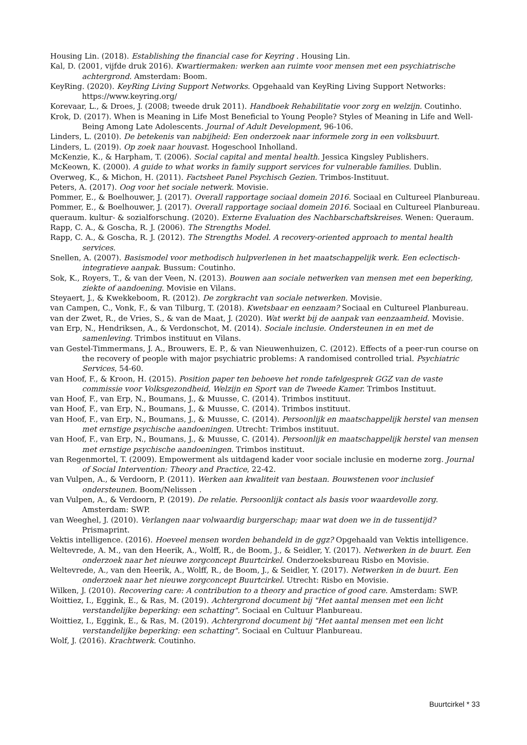Housing Lin. (2018). Establishing the financial case for Keyring . Housing Lin.
Kal, D. (2001, vijfde druk 2016). Kwartiermaken: werken aan ruimte voor mensen met een psychiatrische achtergrond. Amsterdam: Boom.
KeyRing. (2020). KeyRing Living Support Networks. Opgehaald van KeyRing Living Support Networks: https://www.keyring.org/
Korevaar, L., & Droes, J. (2008; tweede druk 2011). Handboek Rehabilitatie voor zorg en welzijn. Coutinho.
Krok, D. (2017). When is Meaning in Life Most Beneficial to Young People? Styles of Meaning in Life and Well-Being Among Late Adolescents. Journal of Adult Development, 96-106.
Linders, L. (2010). De betekenis van nabijheid: Een onderzoek naar informele zorg in een volksbuurt.
Linders, L. (2019). Op zoek naar houvast. Hogeschool Inholland.
McKenzie, K., & Harpham, T. (2006). Social capital and mental health. Jessica Kingsley Publishers.
McKeown, K. (2000). A guide to what works in family support services for vulnerable families. Dublin.
Overweg, K., & Michon, H. (2011). Factsheet Panel Psychisch Gezien. Trimbos-Instituut.
Peters, A. (2017). Oog voor het sociale netwerk. Movisie.
Pommer, E., & Boelhouwer, J. (2017). Overall rapportage sociaal domein 2016. Sociaal en Cultureel Planbureau.
Pommer, E., & Boelhouwer, J. (2017). Overall rapportage sociaal domein 2016. Sociaal en Cultureel Planbureau.
queraum. kultur- & sozialforschung. (2020). Externe Evaluation des Nachbarschaftskreises. Wenen: Queraum.
Rapp, C. A., & Goscha, R. J. (2006). The Strengths Model.
Rapp, C. A., & Goscha, R. J. (2012). The Strengths Model. A recovery-oriented approach to mental health services.
Snellen, A. (2007). Basismodel voor methodisch hulpverlenen in het maatschappelijk werk. Een eclectisch-integratieve aanpak. Bussum: Coutinho.
Sok, K., Royers, T., & van der Veen, N. (2013). Bouwen aan sociale netwerken van mensen met een beperking, ziekte of aandoening. Movisie en Vilans.
Steyaert, J., & Kwekkeboom, R. (2012). De zorgkracht van sociale netwerken. Movisie.
van Campen, C., Vonk, F., & van Tilburg, T. (2018). Kwetsbaar en eenzaam? Sociaal en Cultureel Planbureau.
van der Zwet, R., de Vries, S., & van de Maat, J. (2020). Wat werkt bij de aanpak van eenzaamheid. Movisie.
van Erp, N., Hendriksen, A., & Verdonschot, M. (2014). Sociale inclusie. Ondersteunen in en met de samenleving. Trimbos instituut en Vilans.
van Gestel-Timmermans, J. A., Brouwers, E. P., & van Nieuwenhuizen, C. (2012). Effects of a peer-run course on the recovery of people with major psychiatric problems: A randomised controlled trial. Psychiatric Services, 54-60.
van Hoof, F., & Kroon, H. (2015). Position paper ten behoeve het ronde tafelgesprek GGZ van de vaste commissie voor Volksgezondheid, Welzijn en Sport van de Tweede Kamer. Trimbos Instituut.
van Hoof, F., van Erp, N., Boumans, J., & Muusse, C. (2014). Trimbos instituut.
van Hoof, F., van Erp, N., Boumans, J., & Muusse, C. (2014). Trimbos instituut.
van Hoof, F., van Erp, N., Boumans, J., & Muusse, C. (2014). Persoonlijk en maatschappelijk herstel van mensen met ernstige psychische aandoeningen. Utrecht: Trimbos instituut.
van Hoof, F., van Erp, N., Boumans, J., & Muusse, C. (2014). Persoonlijk en maatschappelijk herstel van mensen met ernstige psychische aandoeningen. Trimbos instituut.
van Regenmortel, T. (2009). Empowerment als uitdagend kader voor sociale inclusie en moderne zorg. Journal of Social Intervention: Theory and Practice, 22-42.
van Vulpen, A., & Verdoorn, P. (2011). Werken aan kwaliteit van bestaan. Bouwstenen voor inclusief ondersteunen. Boom/Nelissen .
van Vulpen, A., & Verdoorn, P. (2019). De relatie. Persoonlijk contact als basis voor waardevolle zorg. Amsterdam: SWP.
van Weeghel, J. (2010). Verlangen naar volwaardig burgerschap; maar wat doen we in de tussentijd? Prismaprint.
Vektis intelligence. (2016). Hoeveel mensen worden behandeld in de ggz? Opgehaald van Vektis intelligence.
Weltevrede, A. M., van den Heerik, A., Wolff, R., de Boom, J., & Seidler, Y. (2017). Netwerken in de buurt. Een onderzoek naar het nieuwe zorgconcept Buurtcirkel. Onderzoeksbureau Risbo en Movisie.
Weltevrede, A., van den Heerik, A., Wolff, R., de Boom, J., & Seidler, Y. (2017). Netwerken in de buurt. Een onderzoek naar het nieuwe zorgconcept Buurtcirkel. Utrecht: Risbo en Movisie.
Wilken, J. (2010). Recovering care: A contribution to a theory and practice of good care. Amsterdam: SWP.
Woittiez, I., Eggink, E., & Ras, M. (2019). Achtergrond document bij "Het aantal mensen met een licht verstandelijke beperking: een schatting". Sociaal en Cultuur Planbureau.
Woittiez, I., Eggink, E., & Ras, M. (2019). Achtergrond document bij "Het aantal mensen met een licht verstandelijke beperking: een schatting". Sociaal en Cultuur Planbureau.
Wolf, J. (2016). Krachtwerk. Coutinho.
Buurtcirkel * 33